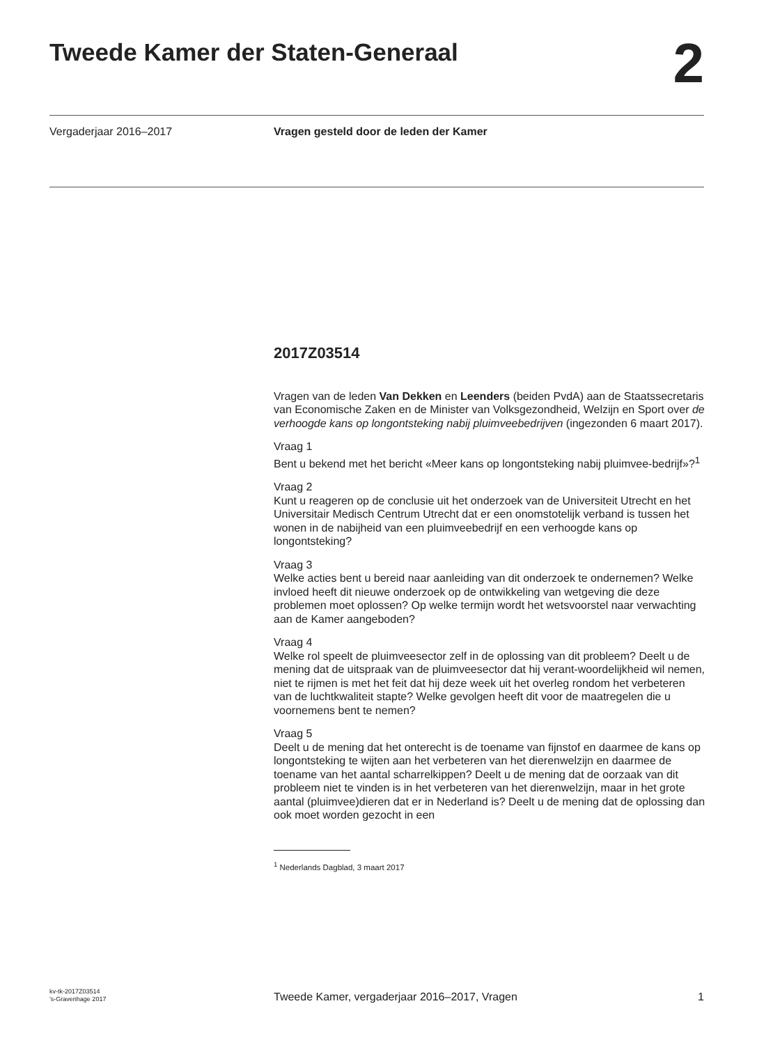Tweede Kamer der Staten-Generaal
2
Vergaderjaar 2016–2017 Vragen gesteld door de leden der Kamer
2017Z03514
Vragen van de leden Van Dekken en Leenders (beiden PvdA) aan de Staatssecretaris van Economische Zaken en de Minister van Volksgezondheid, Welzijn en Sport over de verhoogde kans op longontsteking nabij pluimveebedrijven (ingezonden 6 maart 2017).
Vraag 1
Bent u bekend met het bericht «Meer kans op longontsteking nabij pluimvee-bedrijf»?<sup>1</sup>
Vraag 2
Kunt u reageren op de conclusie uit het onderzoek van de Universiteit Utrecht en het Universitair Medisch Centrum Utrecht dat er een onomstotelijk verband is tussen het wonen in de nabijheid van een pluimveebedrijf en een verhoogde kans op longontsteking?
Vraag 3
Welke acties bent u bereid naar aanleiding van dit onderzoek te ondernemen? Welke invloed heeft dit nieuwe onderzoek op de ontwikkeling van wetgeving die deze problemen moet oplossen? Op welke termijn wordt het wetsvoorstel naar verwachting aan de Kamer aangeboden?
Vraag 4
Welke rol speelt de pluimveesector zelf in de oplossing van dit probleem? Deelt u de mening dat de uitspraak van de pluimveesector dat hij verant-woordelijkheid wil nemen, niet te rijmen is met het feit dat hij deze week uit het overleg rondom het verbeteren van de luchtkwaliteit stapte? Welke gevolgen heeft dit voor de maatregelen die u voornemens bent te nemen?
Vraag 5
Deelt u de mening dat het onterecht is de toename van fijnstof en daarmee de kans op longontsteking te wijten aan het verbeteren van het dierenwelzijn en daarmee de toename van het aantal scharrelkippen? Deelt u de mening dat de oorzaak van dit probleem niet te vinden is in het verbeteren van het dierenwelzijn, maar in het grote aantal (pluimvee)dieren dat er in Nederland is? Deelt u de mening dat de oplossing dan ook moet worden gezocht in een
<sup>1</sup> Nederlands Dagblad, 3 maart 2017
kv-tk-2017Z03514
’s-Gravenhage 2017
Tweede Kamer, vergaderjaar 2016–2017, Vragen
1